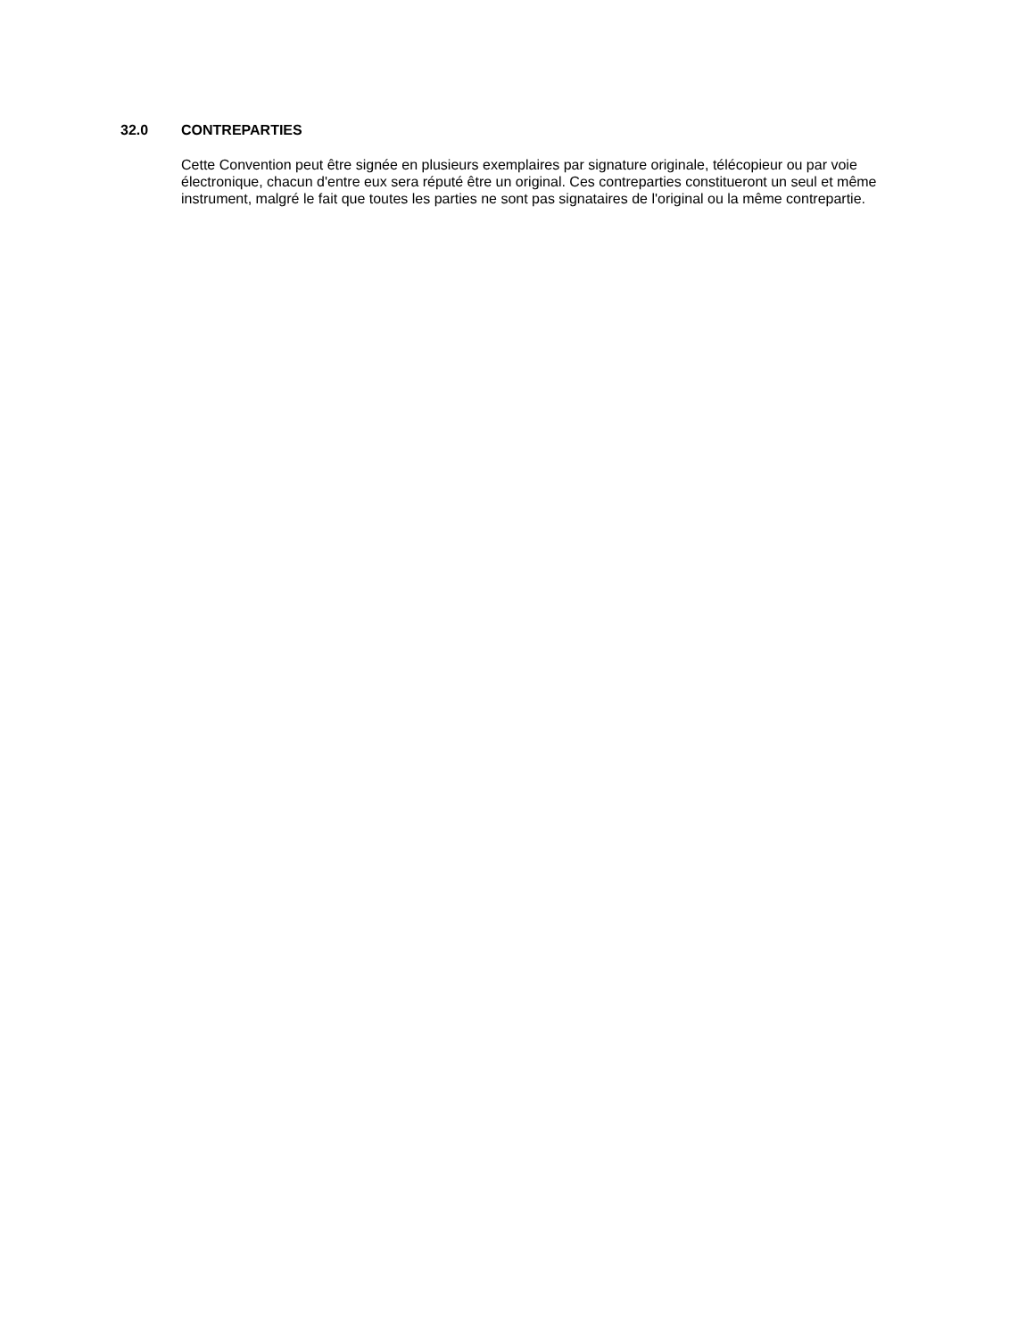32.0 CONTREPARTIES
Cette Convention peut être signée en plusieurs exemplaires par signature originale, télécopieur ou par voie électronique, chacun d'entre eux sera réputé être un original. Ces contreparties constitueront un seul et même instrument, malgré le fait que toutes les parties ne sont pas signataires de l'original ou la même contrepartie.